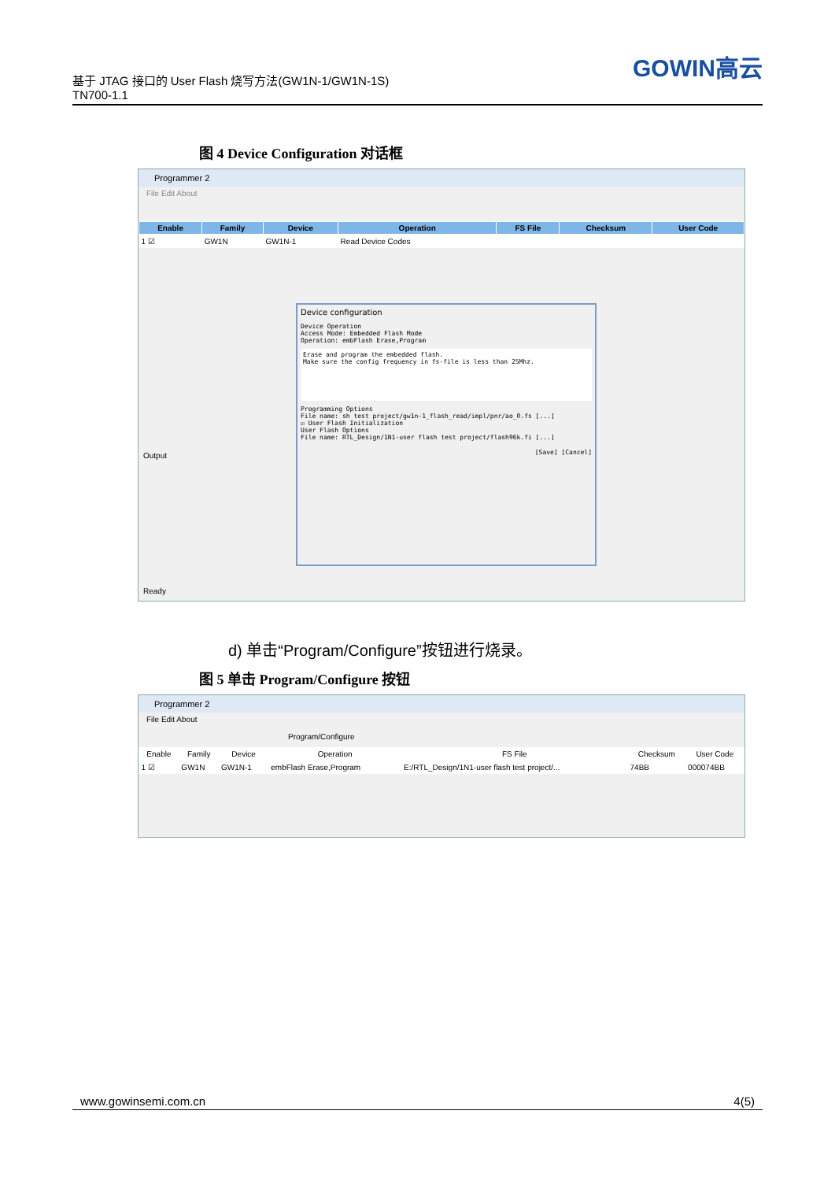基于 JTAG 接口的 User Flash 烧写方法(GW1N-1/GW1N-1S)
TN700-1.1
GOWIN高云
图 4 Device Configuration 对话框
Programmer 2
File Edit About
| Enable | Family | Device | Operation | FS File | Checksum | User Code |
| --- | --- | --- | --- | --- | --- | --- |
| 1 ☑ | GW1N | GW1N-1 | Read Device Codes | | | |
Device configuration
Device Operation
Access Mode: Embedded Flash Mode
Operation: embFlash Erase,Program
Erase and program the embedded flash.
Make sure the config frequency in fs-file is less than 25Mhz.
Programming Options
File name: sh test project/gw1n-1_flash_read/impl/pnr/ao_0.fs [...]
☑ User Flash Initialization
User Flash Options
File name: RTL_Design/1N1-user flash test project/flash96k.fi [...]
[Save] [Cancel]
Output
Ready
d) 单击“Program/Configure”按钮进行烧录。
图 5 单击 Program/Configure 按钮
Programmer 2
File Edit About
Program/Configure
| Enable | Family | Device | Operation | FS File | Checksum | User Code |
| --- | --- | --- | --- | --- | --- | --- |
| 1 ☑ | GW1N | GW1N-1 | embFlash Erase,Program | E:/RTL_Design/1N1-user flash test project/... | 74BB | 000074BB |
www.gowinsemi.com.cn 4(5)